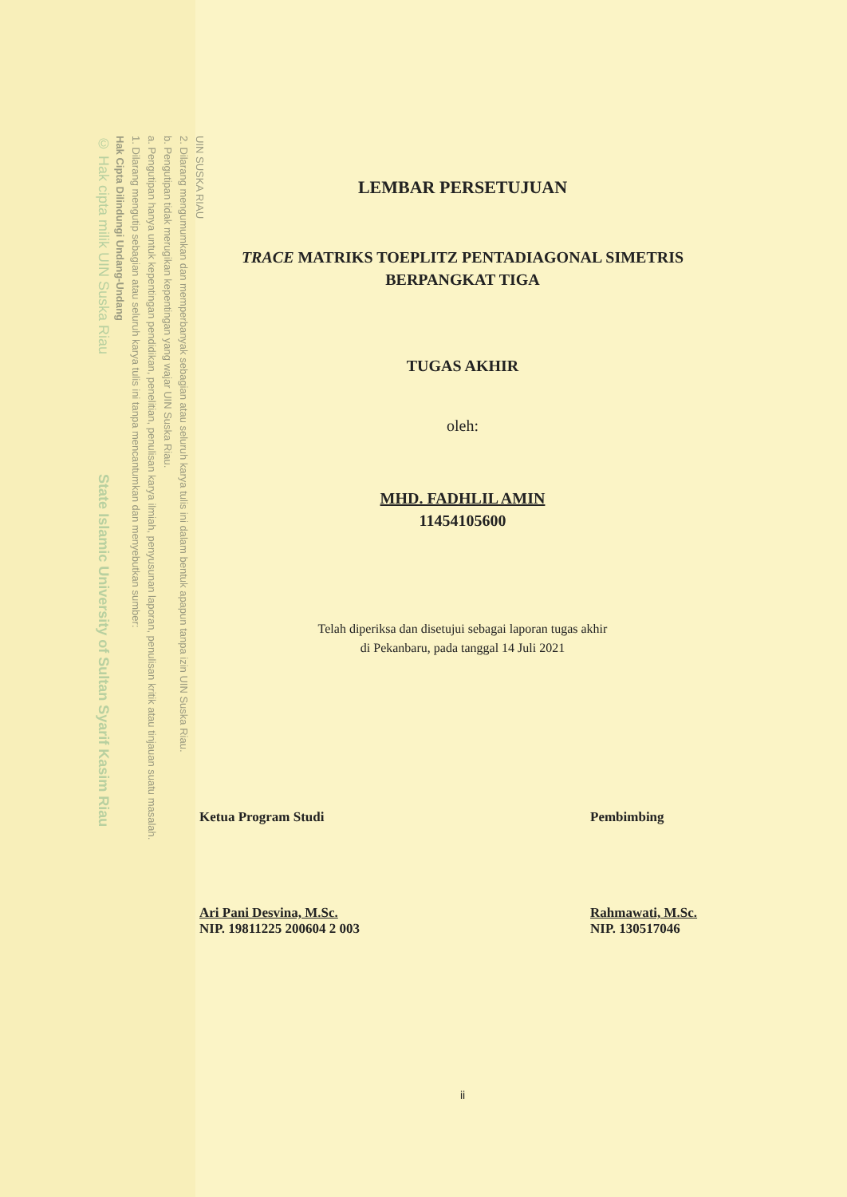UIN SUSKA RIAU
2. Dilarang mengumumkan dan memperbanyak sebagian atau seluruh karya tulis ini dalam bentuk apapun tanpa izin UIN Suska Riau.
b. Pengutipan tidak merugikan kepentingan yang wajar UIN Suska Riau.
a. Pengutipan hanya untuk kepentingan pendidikan, penelitian, penulisan karya ilmiah, penyusunan laporan, penulisan kritik atau tinjauan suatu masalah.
1. Dilarang mengutip sebagian atau seluruh karya tulis ini tanpa mencantumkan dan menyebutkan sumber:
Hak Cipta Dilindungi Undang-Undang
© Hak cipta milik UIN Suska Riau State Islamic University of Sultan Syarif Kasim Riau
LEMBAR PERSETUJUAN
TRACE MATRIKS TOEPLITZ PENTADIAGONAL SIMETRIS
BERPANGKAT TIGA
TUGAS AKHIR
oleh:
MHD. FADHLIL AMIN
11454105600
Telah diperiksa dan disetujui sebagai laporan tugas akhir
di Pekanbaru, pada tanggal 14 Juli 2021
Ketua Program Studi
Ari Pani Desvina, M.Sc.
NIP. 19811225 200604 2 003
Pembimbing
Rahmawati, M.Sc.
NIP. 130517046
ii